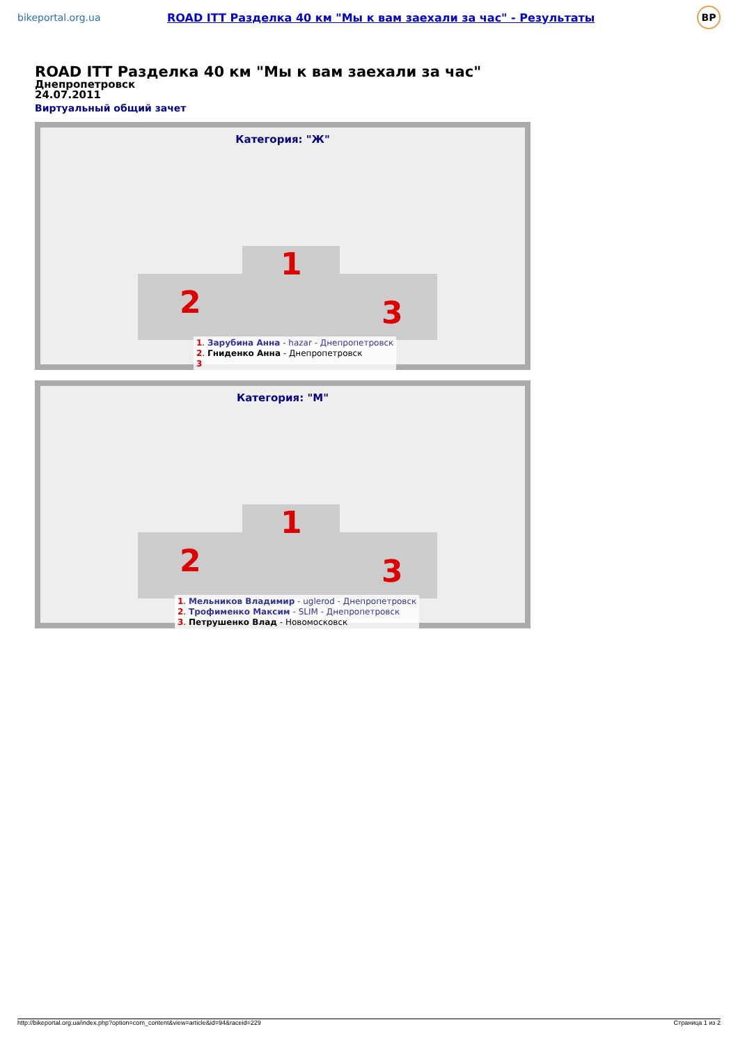bikeportal.org.ua
ROAD ITT Разделка 40 км "Мы к вам заехали за час" - Результаты
BP
ROAD ITT Разделка 40 км "Мы к вам заехали за час"
Днепропетровск
24.07.2011
Виртуальный общий зачет
Категория: "Ж"
2
1
3
1. Зарубина Анна - hazar - Днепропетровск
2. Гниденко Анна - Днепропетровск
3
Категория: "М"
2
1
3
1. Мельников Владимир - uglerod - Днепропетровск
2. Трофименко Максим - SLIM - Днепропетровск
3. Петрушенко Влад - Новомосковск
http://bikeportal.org.ua/index.php?option=com_content&view=article&id=94&raceid=229 Страница 1 из 2